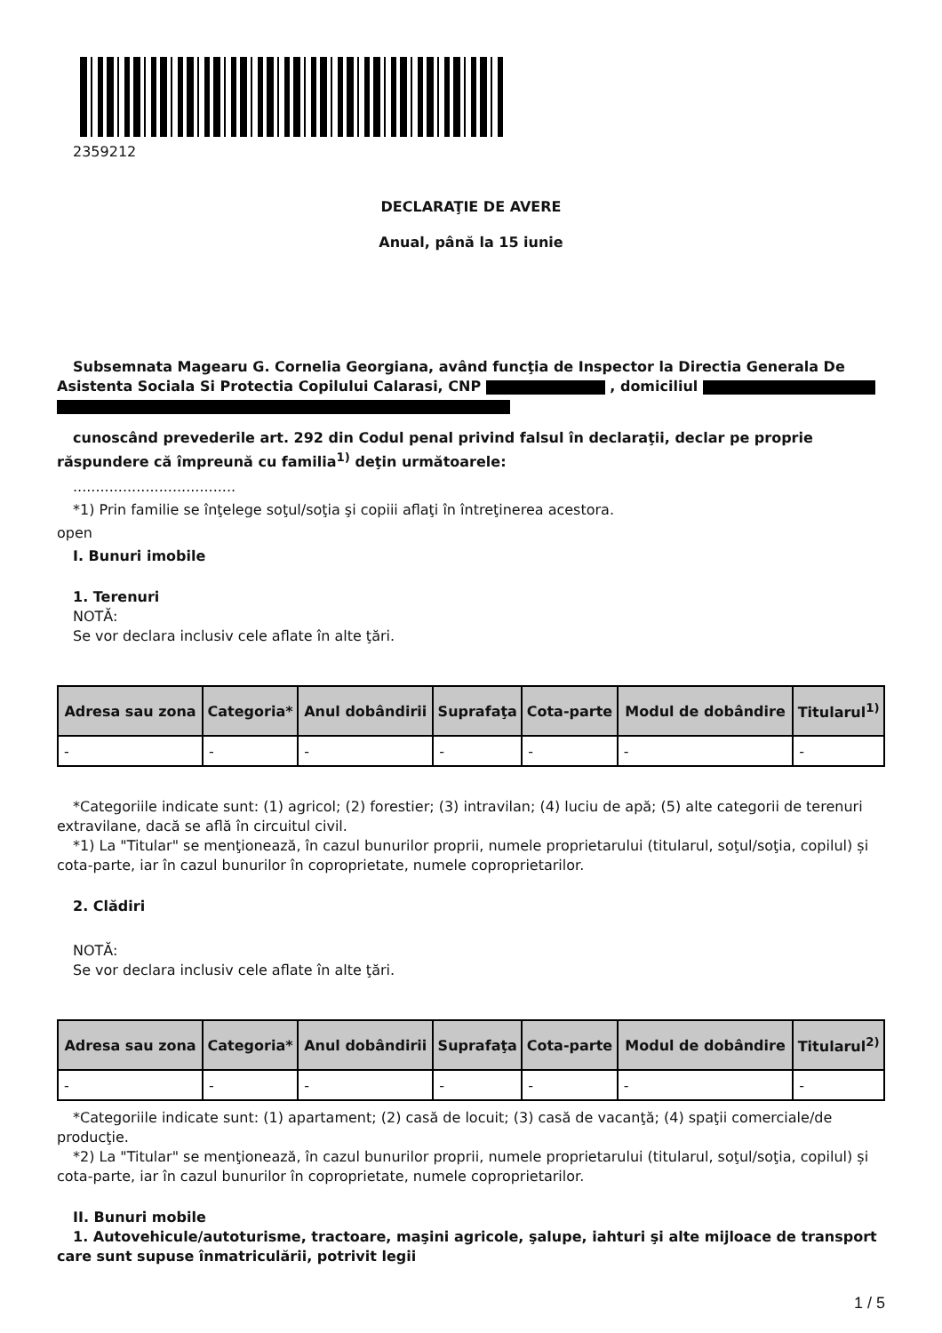2359212
DECLARAŢIE DE AVERE
Anual, până la 15 iunie
Subsemnata Magearu G. Cornelia Georgiana, având funcţia de Inspector la Directia Generala De Asistenta Sociala Si Protectia Copilului Calarasi, CNP , domiciliul
cunoscând prevederile art. 292 din Codul penal privind falsul în declaraţii, declar pe proprie răspundere că împreună cu familia<sup>1)</sup> deţin următoarele:
....................................
*1) Prin familie se înţelege soţul/soţia şi copiii aflaţi în întreţinerea acestora.
open
I. Bunuri imobile
1. Terenuri
NOTĂ:
Se vor declara inclusiv cele aflate în alte ţări.
| Adresa sau zona | Categoria* | Anul dobândirii | Suprafaţa | Cota-parte | Modul de dobândire | Titularul<sup>1)</sup> |
| --- | --- | --- | --- | --- | --- | --- |
| - | - | - | - | - | - | - |
*Categoriile indicate sunt: (1) agricol; (2) forestier; (3) intravilan; (4) luciu de apă; (5) alte categorii de terenuri extravilane, dacă se află în circuitul civil.
*1) La "Titular" se menţionează, în cazul bunurilor proprii, numele proprietarului (titularul, soţul/soţia, copilul) și cota-parte, iar în cazul bunurilor în coproprietate, numele coproprietarilor.
2. Clădiri
NOTĂ:
Se vor declara inclusiv cele aflate în alte ţări.
| Adresa sau zona | Categoria* | Anul dobândirii | Suprafaţa | Cota-parte | Modul de dobândire | Titularul<sup>2)</sup> |
| --- | --- | --- | --- | --- | --- | --- |
| - | - | - | - | - | - | - |
*Categoriile indicate sunt: (1) apartament; (2) casă de locuit; (3) casă de vacanţă; (4) spaţii comerciale/de producţie.
*2) La "Titular" se menţionează, în cazul bunurilor proprii, numele proprietarului (titularul, soţul/soţia, copilul) și cota-parte, iar în cazul bunurilor în coproprietate, numele coproprietarilor.
II. Bunuri mobile
1. Autovehicule/autoturisme, tractoare, maşini agricole, şalupe, iahturi şi alte mijloace de transport care sunt supuse înmatriculării, potrivit legii
1 / 5